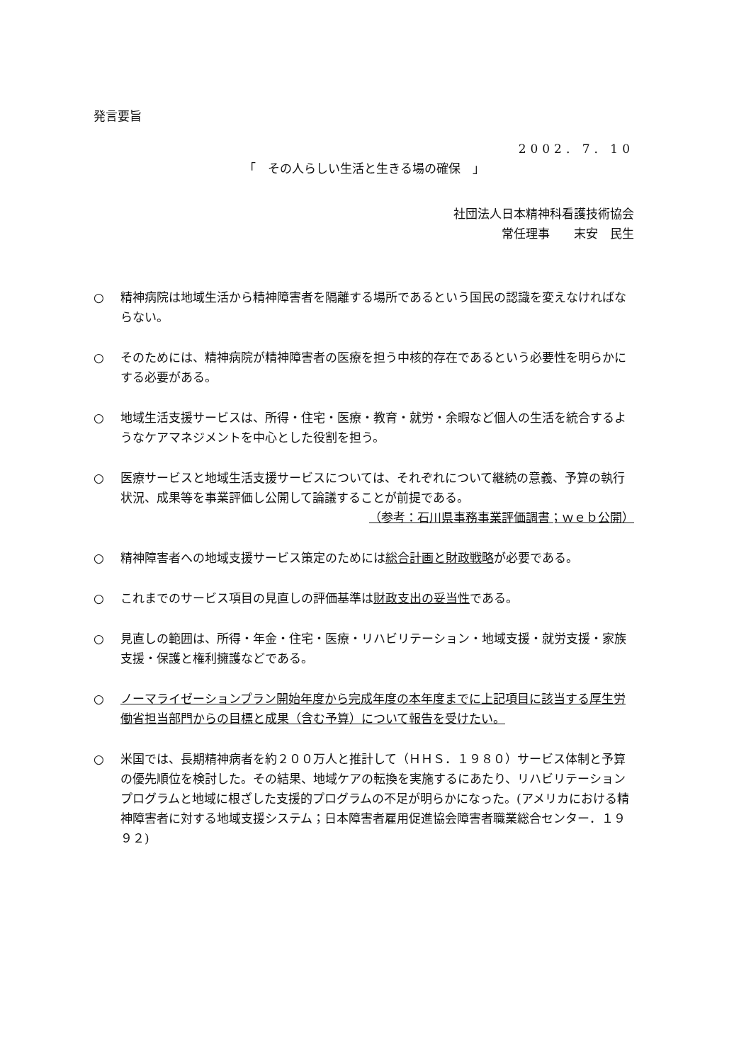発言要旨
2002. 7. 10
「　その人らしい生活と生きる場の確保　」
社団法人日本精神科看護技術協会
常任理事　　末安　民生
○ 精神病院は地域生活から精神障害者を隔離する場所であるという国民の認識を変えなければならない。
○ そのためには、精神病院が精神障害者の医療を担う中核的存在であるという必要性を明らかにする必要がある。
○ 地域生活支援サービスは、所得・住宅・医療・教育・就労・余暇など個人の生活を統合するようなケアマネジメントを中心とした役割を担う。
○ 医療サービスと地域生活支援サービスについては、それぞれについて継続の意義、予算の執行状況、成果等を事業評価し公開して論議することが前提である。
（参考：石川県事務事業評価調書；ｗｅｂ公開）
○ 精神障害者への地域支援サービス策定のためには総合計画と財政戦略が必要である。
○ これまでのサービス項目の見直しの評価基準は財政支出の妥当性である。
○ 見直しの範囲は、所得・年金・住宅・医療・リハビリテーション・地域支援・就労支援・家族支援・保護と権利擁護などである。
○ ノーマライゼーションプラン開始年度から完成年度の本年度までに上記項目に該当する厚生労働省担当部門からの目標と成果（含む予算）について報告を受けたい。
○ 米国では、長期精神病者を約２００万人と推計して（ＨＨＳ．１９８０）サービス体制と予算の優先順位を検討した。その結果、地域ケアの転換を実施するにあたり、リハビリテーションプログラムと地域に根ざした支援的プログラムの不足が明らかになった。(アメリカにおける精神障害者に対する地域支援システム；日本障害者雇用促進協会障害者職業総合センター．１９９２)